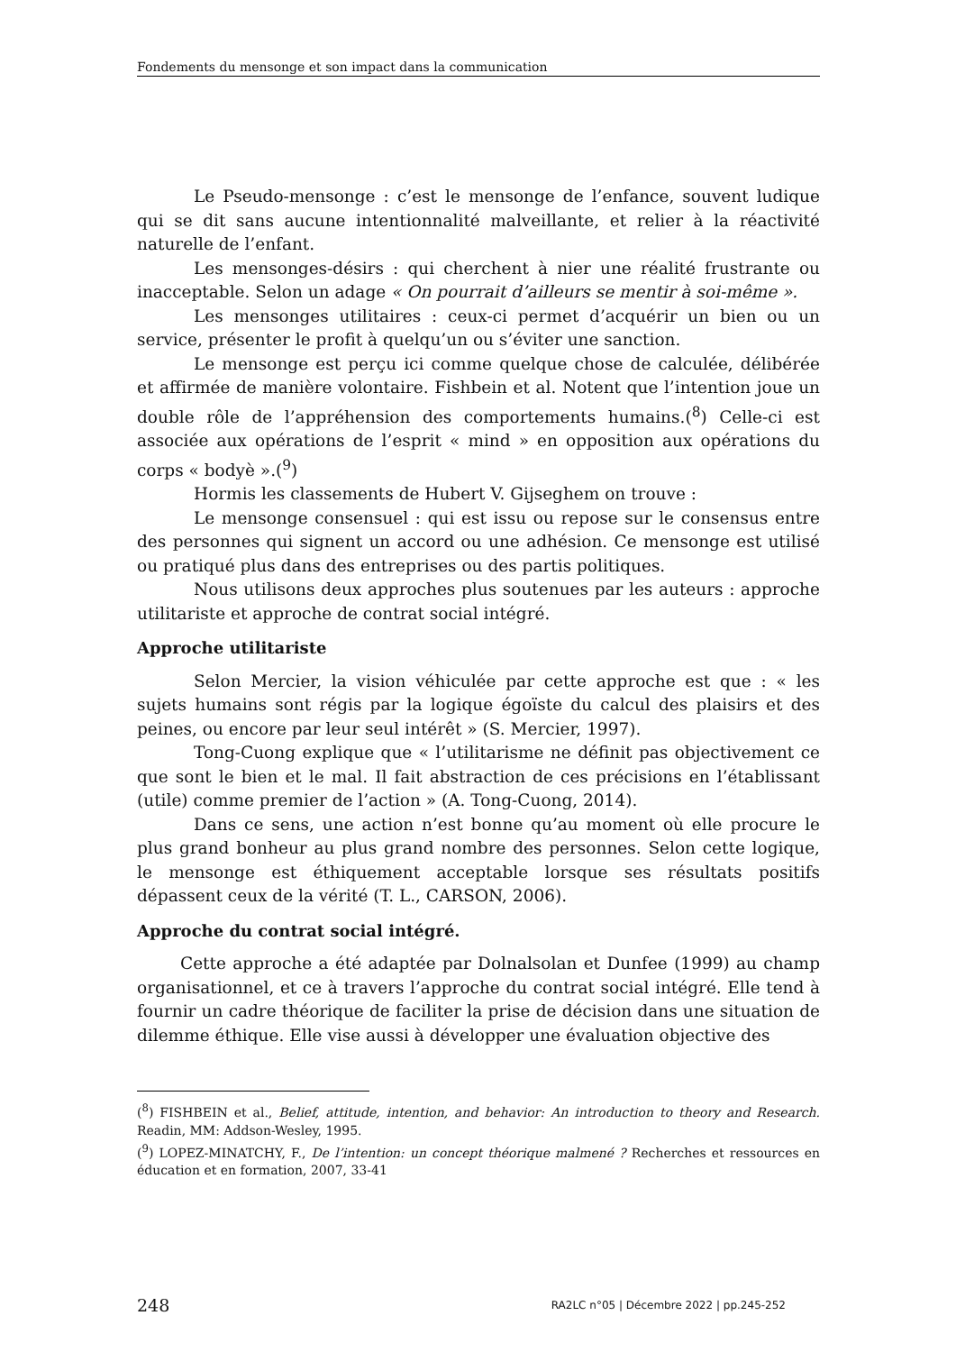Fondements du mensonge et son impact dans la communication
Le Pseudo-mensonge : c’est le mensonge de l’enfance, souvent ludique qui se dit sans aucune intentionnalité malveillante, et relier à la réactivité naturelle de l’enfant.
Les mensonges-désirs : qui cherchent à nier une réalité frustrante ou inacceptable. Selon un adage « On pourrait d’ailleurs se mentir à soi-même ».
Les mensonges utilitaires : ceux-ci permet d’acquérir un bien ou un service, présenter le profit à quelqu’un ou s’éviter une sanction.
Le mensonge est perçu ici comme quelque chose de calculée, délibérée et affirmée de manière volontaire. Fishbein et al. Notent que l’intention joue un double rôle de l’appréhension des comportements humains.(<sup>8</sup>) Celle-ci est associée aux opérations de l’esprit « mind » en opposition aux opérations du corps « bodyè ».(<sup>9</sup>)
Hormis les classements de Hubert V. Gijseghem on trouve :
Le mensonge consensuel : qui est issu ou repose sur le consensus entre des personnes qui signent un accord ou une adhésion. Ce mensonge est utilisé ou pratiqué plus dans des entreprises ou des partis politiques.
Nous utilisons deux approches plus soutenues par les auteurs : approche utilitariste et approche de contrat social intégré.
Approche utilitariste
Selon Mercier, la vision véhiculée par cette approche est que : « les sujets humains sont régis par la logique égoïste du calcul des plaisirs et des peines, ou encore par leur seul intérêt » (S. Mercier, 1997).
Tong-Cuong explique que « l’utilitarisme ne définit pas objectivement ce que sont le bien et le mal. Il fait abstraction de ces précisions en l’établissant (utile) comme premier de l’action » (A. Tong-Cuong, 2014).
Dans ce sens, une action n’est bonne qu’au moment où elle procure le plus grand bonheur au plus grand nombre des personnes. Selon cette logique, le mensonge est éthiquement acceptable lorsque ses résultats positifs dépassent ceux de la vérité (T. L., CARSON, 2006).
Approche du contrat social intégré.
Cette approche a été adaptée par Dolnalsolan et Dunfee (1999) au champ organisationnel, et ce à travers l’approche du contrat social intégré. Elle tend à fournir un cadre théorique de faciliter la prise de décision dans une situation de dilemme éthique. Elle vise aussi à développer une évaluation objective des
(<sup>8</sup>) FISHBEIN et al., Belief, attitude, intention, and behavior: An introduction to theory and Research. Readin, MM: Addson-Wesley, 1995.
(<sup>9</sup>) LOPEZ-MINATCHY, F., De l’intention: un concept théorique malmené ? Recherches et ressources en éducation et en formation, 2007, 33-41
248 RA2LC n°05 | Décembre 2022 | pp.245-252